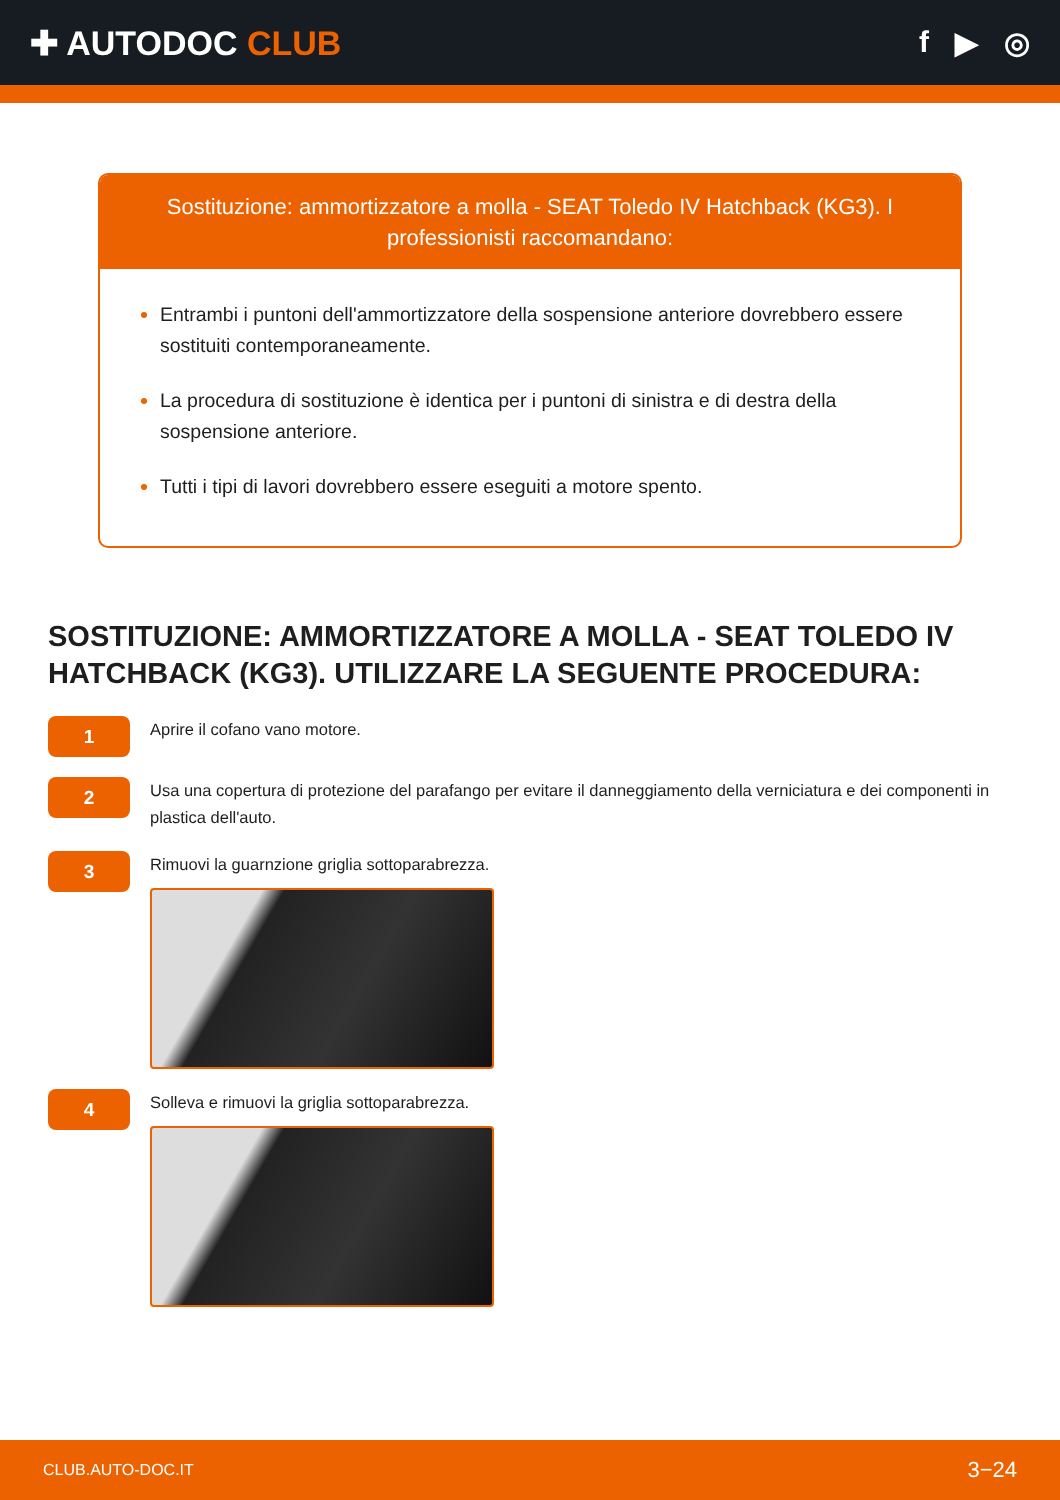✚ AUTODOC CLUB f ▶ ◎
Sostituzione: ammortizzatore a molla - SEAT Toledo IV Hatchback (KG3). I professionisti raccomandano:
Entrambi i puntoni dell'ammortizzatore della sospensione anteriore dovrebbero essere sostituiti contemporaneamente.
La procedura di sostituzione è identica per i puntoni di sinistra e di destra della sospensione anteriore.
Tutti i tipi di lavori dovrebbero essere eseguiti a motore spento.
SOSTITUZIONE: AMMORTIZZATORE A MOLLA - SEAT TOLEDO IV HATCHBACK (KG3). UTILIZZARE LA SEGUENTE PROCEDURA:
1
Aprire il cofano vano motore.
2
Usa una copertura di protezione del parafango per evitare il danneggiamento della verniciatura e dei componenti in plastica dell'auto.
3
Rimuovi la guarnzione griglia sottoparabrezza.
4
Solleva e rimuovi la griglia sottoparabrezza.
CLUB.AUTO-DOC.IT 3−24